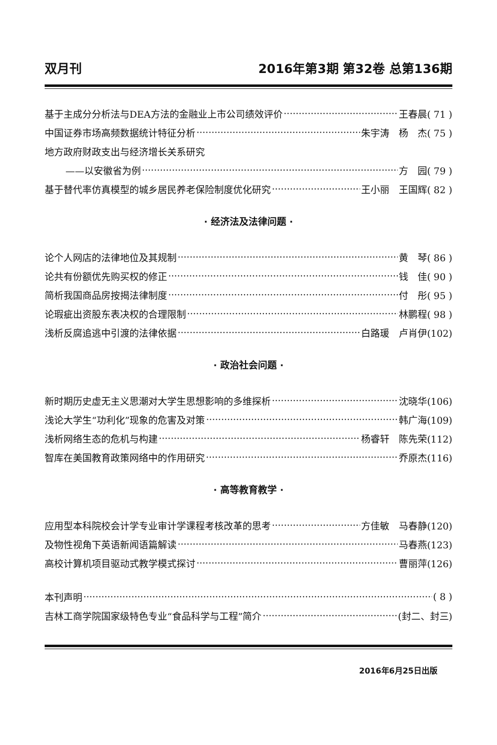双月刊 2016年第3期 第32卷 总第136期
基于主成分分析法与DEA方法的金融业上市公司绩效评价 王春晨( 71 )
中国证券市场高频数据统计特征分析 朱宇涛　杨　杰( 75 )
地方政府财政支出与经济增长关系研究
——以安徽省为例 方　园( 79 )
基于替代率仿真模型的城乡居民养老保险制度优化研究 王小丽　王国辉( 82 )
· 经济法及法律问题 ·
论个人网店的法律地位及其规制 黄　琴( 86 )
论共有份额优先购买权的修正 钱　佳( 90 )
简析我国商品房按揭法律制度 付　彤( 95 )
论瑕疵出资股东表决权的合理限制 林鹏程( 98 )
浅析反腐追逃中引渡的法律依据 白路瑗　卢肖伊(102)
· 政治社会问题 ·
新时期历史虚无主义思潮对大学生思想影响的多维探析 沈晓华(106)
浅论大学生“功利化”现象的危害及对策 韩广海(109)
浅析网络生态的危机与构建 杨睿轩　陈先荣(112)
智库在美国教育政策网络中的作用研究 乔原杰(116)
· 高等教育教学 ·
应用型本科院校会计学专业审计学课程考核改革的思考 方佳敏　马春静(120)
及物性视角下英语新闻语篇解读 马春燕(123)
高校计算机项目驱动式教学模式探讨 曹丽萍(126)
本刊声明 ( 8 )
吉林工商学院国家级特色专业“食品科学与工程”简介 (封二、封三)
2016年6月25日出版